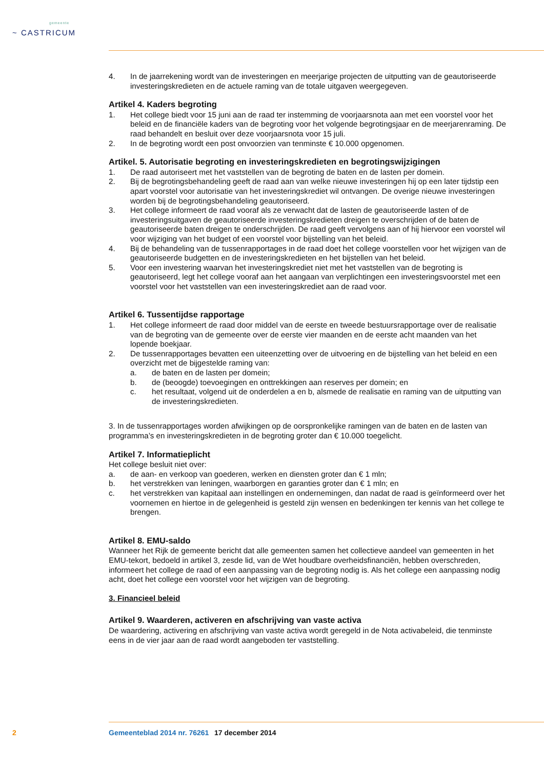gemeente
~ CASTRICUM
4. In de jaarrekening wordt van de investeringen en meerjarige projecten de uitputting van de geautoriseerde investeringskredieten en de actuele raming van de totale uitgaven weergegeven.
Artikel 4. Kaders begroting
1. Het college biedt voor 15 juni aan de raad ter instemming de voorjaarsnota aan met een voorstel voor het beleid en de financiële kaders van de begroting voor het volgende begrotingsjaar en de meerjarenraming. De raad behandelt en besluit over deze voorjaarsnota voor 15 juli.
2. In de begroting wordt een post onvoorzien van tenminste € 10.000 opgenomen.
Artikel. 5. Autorisatie begroting en investeringskredieten en begrotingswijzigingen
1. De raad autoriseert met het vaststellen van de begroting de baten en de lasten per domein.
2. Bij de begrotingsbehandeling geeft de raad aan van welke nieuwe investeringen hij op een later tijdstip een apart voorstel voor autorisatie van het investeringskrediet wil ontvangen. De overige nieuwe investeringen worden bij de begrotingsbehandeling geautoriseerd.
3. Het college informeert de raad vooraf als ze verwacht dat de lasten de geautoriseerde lasten of de investeringsuitgaven de geautoriseerde investeringskredieten dreigen te overschrijden of de baten de geautoriseerde baten dreigen te onderschrijden. De raad geeft vervolgens aan of hij hiervoor een voorstel wil voor wijziging van het budget of een voorstel voor bijstelling van het beleid.
4. Bij de behandeling van de tussenrapportages in de raad doet het college voorstellen voor het wijzigen van de geautoriseerde budgetten en de investeringskredieten en het bijstellen van het beleid.
5. Voor een investering waarvan het investeringskrediet niet met het vaststellen van de begroting is geautoriseerd, legt het college vooraf aan het aangaan van verplichtingen een investeringsvoorstel met een voorstel voor het vaststellen van een investeringskrediet aan de raad voor.
Artikel 6. Tussentijdse rapportage
1. Het college informeert de raad door middel van de eerste en tweede bestuursrapportage over de realisatie van de begroting van de gemeente over de eerste vier maanden en de eerste acht maanden van het lopende boekjaar.
2. De tussenrapportages bevatten een uiteenzetting over de uitvoering en de bijstelling van het beleid en een overzicht met de bijgestelde raming van:
a. de baten en de lasten per domein;
b. de (beoogde) toevoegingen en onttrekkingen aan reserves per domein; en
c. het resultaat, volgend uit de onderdelen a en b, alsmede de realisatie en raming van de uitputting van de investeringskredieten.
3. In de tussenrapportages worden afwijkingen op de oorspronkelijke ramingen van de baten en de lasten van programma’s en investeringskredieten in de begroting groter dan € 10.000 toegelicht.
Artikel 7. Informatieplicht
Het college besluit niet over:
a. de aan- en verkoop van goederen, werken en diensten groter dan € 1 mln;
b. het verstrekken van leningen, waarborgen en garanties groter dan € 1 mln; en
c. het verstrekken van kapitaal aan instellingen en ondernemingen, dan nadat de raad is geïnformeerd over het voornemen en hiertoe in de gelegenheid is gesteld zijn wensen en bedenkingen ter kennis van het college te brengen.
Artikel 8. EMU-saldo
Wanneer het Rijk de gemeente bericht dat alle gemeenten samen het collectieve aandeel van gemeenten in het EMU-tekort, bedoeld in artikel 3, zesde lid, van de Wet houdbare overheidsfinanciën, hebben overschreden, informeert het college de raad of een aanpassing van de begroting nodig is. Als het college een aanpassing nodig acht, doet het college een voorstel voor het wijzigen van de begroting.
3. Financieel beleid
Artikel 9. Waarderen, activeren en afschrijving van vaste activa
De waardering, activering en afschrijving van vaste activa wordt geregeld in de Nota activabeleid, die tenminste eens in de vier jaar aan de raad wordt aangeboden ter vaststelling.
2 Gemeenteblad 2014 nr. 76261 17 december 2014